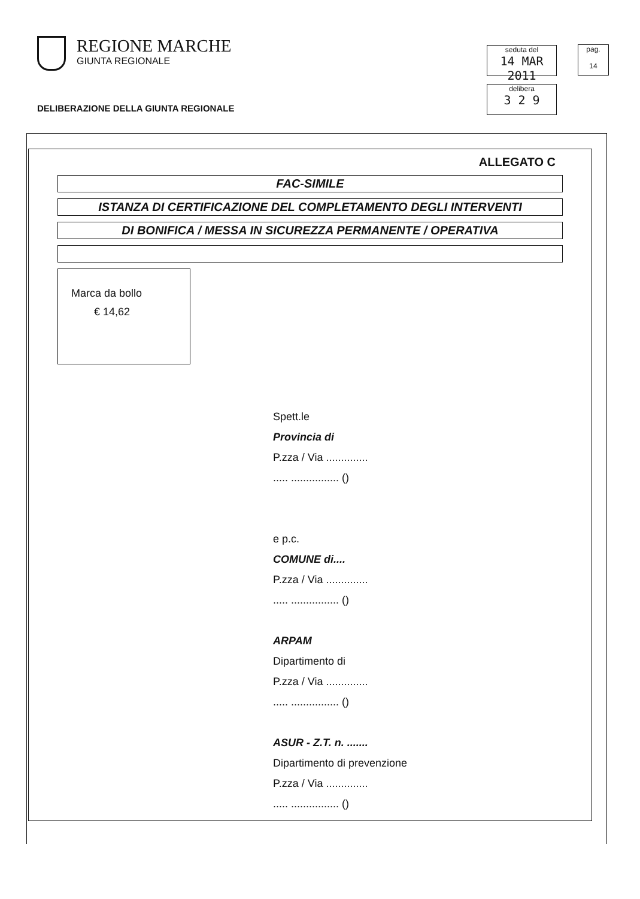REGIONE MARCHE
GIUNTA REGIONALE
DELIBERAZIONE DELLA GIUNTA REGIONALE
seduta del
14 MAR 2011
pag.
14
delibera
3 2 9
ALLEGATO C
FAC-SIMILE
ISTANZA DI CERTIFICAZIONE DEL COMPLETAMENTO DEGLI INTERVENTI
DI BONIFICA / MESSA IN SICUREZZA PERMANENTE / OPERATIVA
Marca da bollo
€ 14,62
Spett.le
Provincia di
P.zza / Via ..............
..... ................ ()
e p.c.
COMUNE di....
P.zza / Via ..............
..... ................ ()
ARPAM
Dipartimento di
P.zza / Via ..............
..... ................ ()
ASUR - Z.T. n. .......
Dipartimento di prevenzione
P.zza / Via ..............
..... ................ ()